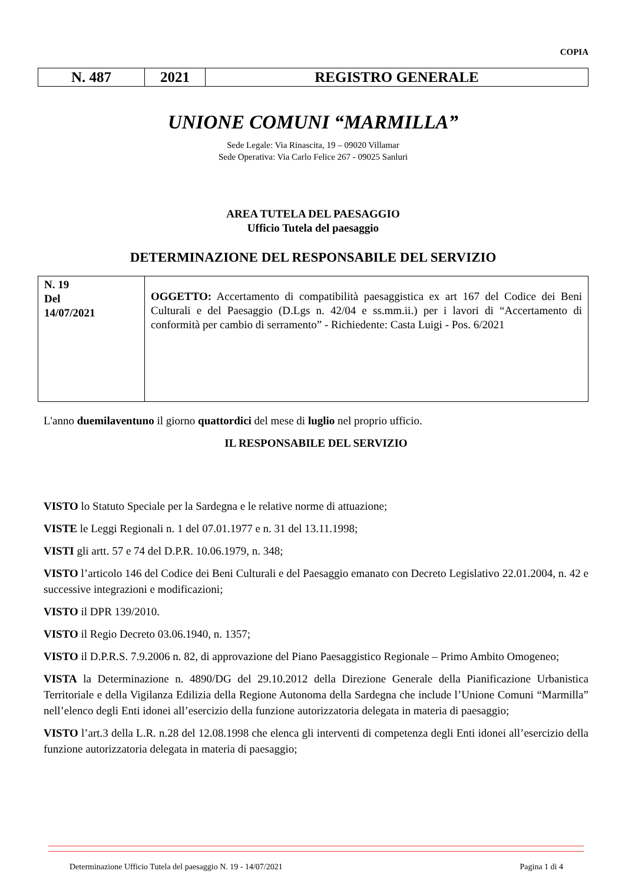COPIA
| N. 487 | 2021 | REGISTRO GENERALE |
UNIONE COMUNI “MARMILLA”
Sede Legale: Via Rinascita, 19 – 09020 Villamar
Sede Operativa: Via Carlo Felice 267 - 09025 Sanluri
AREA TUTELA DEL PAESAGGIO
Ufficio Tutela del paesaggio
DETERMINAZIONE DEL RESPONSABILE DEL SERVIZIO
| N. 19 Del 14/07/2021 | OGGETTO: Accertamento di compatibilità paesaggistica ex art 167 del Codice dei Beni Culturali e del Paesaggio (D.Lgs n. 42/04 e ss.mm.ii.) per i lavori di “Accertamento di conformità per cambio di serramento” - Richiedente: Casta Luigi - Pos. 6/2021 |
L'anno duemilaventuno il giorno quattordici del mese di luglio nel proprio ufficio.
IL RESPONSABILE DEL SERVIZIO
VISTO lo Statuto Speciale per la Sardegna e le relative norme di attuazione;
VISTE le Leggi Regionali n. 1 del 07.01.1977 e n. 31 del 13.11.1998;
VISTI gli artt. 57 e 74 del D.P.R. 10.06.1979, n. 348;
VISTO l’articolo 146 del Codice dei Beni Culturali e del Paesaggio emanato con Decreto Legislativo 22.01.2004, n. 42 e successive integrazioni e modificazioni;
VISTO il DPR 139/2010.
VISTO il Regio Decreto 03.06.1940, n. 1357;
VISTO il D.P.R.S. 7.9.2006 n. 82, di approvazione del Piano Paesaggistico Regionale – Primo Ambito Omogeneo;
VISTA la Determinazione n. 4890/DG del 29.10.2012 della Direzione Generale della Pianificazione Urbanistica Territoriale e della Vigilanza Edilizia della Regione Autonoma della Sardegna che include l’Unione Comuni “Marmilla” nell’elenco degli Enti idonei all’esercizio della funzione autorizzatoria delegata in materia di paesaggio;
VISTO l’art.3 della L.R. n.28 del 12.08.1998 che elenca gli interventi di competenza degli Enti idonei all’esercizio della funzione autorizzatoria delegata in materia di paesaggio;
Determinazione Ufficio Tutela del paesaggio N. 19 - 14/07/2021 Pagina 1 di 4